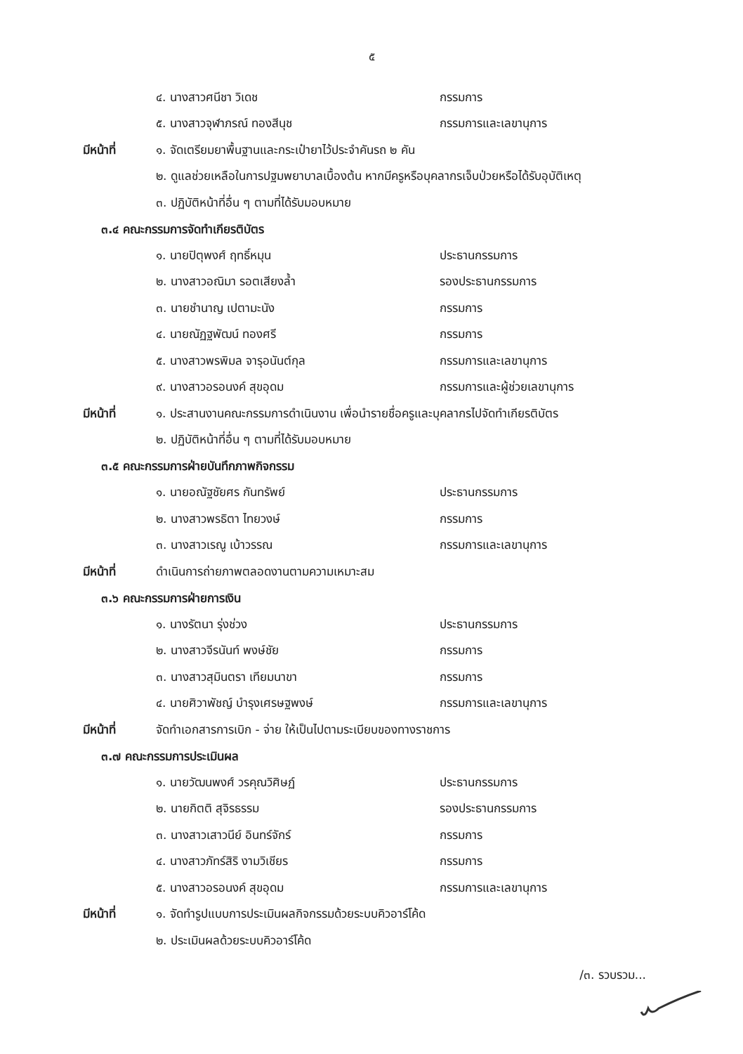๕
๔. นางสาวศนีชา วิเดช กรรมการ
๕. นางสาวจุฬาภรณ์ ทองสีนุช กรรมการและเลขานุการ
มีหน้าที่ ๑. จัดเตรียมยาพื้นฐานและกระเป๋ายาไว้ประจำคันรถ ๒ คัน
๒. ดูแลช่วยเหลือในการปฐมพยาบาลเบื้องต้น หากมีครูหรือบุคลากรเจ็บป่วยหรือได้รับอุบัติเหตุ
๓. ปฏิบัติหน้าที่อื่น ๆ ตามที่ได้รับมอบหมาย
๓.๔ คณะกรรมการจัดทำเกียรติบัตร
๑. นายปิตุพงศ์ ฤทธิ์หมุน ประธานกรรมการ
๒. นางสาวอณิมา รอตเสียงล้ำ รองประธานกรรมการ
๓. นายชำนาญ เปตามะนัง กรรมการ
๔. นายณัฏฐพัฒน์ ทองศรี กรรมการ
๕. นางสาวพรพิมล จารุอนันต์กุล กรรมการและเลขานุการ
๙. นางสาวอรอนงค์ สุขอุดม กรรมการและผู้ช่วยเลขานุการ
มีหน้าที่ ๑. ประสานงานคณะกรรมการดำเนินงาน เพื่อนำรายชื่อครูและบุคลากรไปจัดทำเกียรติบัตร
๒. ปฏิบัติหน้าที่อื่น ๆ ตามที่ได้รับมอบหมาย
๓.๕ คณะกรรมการฝ่ายบันทึกภาพกิจกรรม
๑. นายอณัฐชัยศร กันทรัพย์ ประธานกรรมการ
๒. นางสาวพรธิตา ไทยวงษ์ กรรมการ
๓. นางสาวเรณู เบ้าวรรณ กรรมการและเลขานุการ
มีหน้าที่ ดำเนินการถ่ายภาพตลอดงานตามความเหมาะสม
๓.๖ คณะกรรมการฝ่ายการเงิน
๑. นางรัตนา รุ่งช่วง ประธานกรรมการ
๒. นางสาวจีรนันท์ พงษ์ชัย กรรมการ
๓. นางสาวสุมินตรา เทียมนาขา กรรมการ
๔. นายศิวาพัชญ์ บำรุงเศรษฐพงษ์ กรรมการและเลขานุการ
มีหน้าที่ จัดทำเอกสารการเบิก - จ่าย ให้เป็นไปตามระเบียบของทางราชการ
๓.๗ คณะกรรมการประเมินผล
๑. นายวัฒนพงศ์ วรคุณวิศิษฏ์ ประธานกรรมการ
๒. นายกิตติ สุจิรธรรม รองประธานกรรมการ
๓. นางสาวเสาวนีย์ อินทร์จักร์ กรรมการ
๔. นางสาวภัทร์สิริ งามวิเชียร กรรมการ
๕. นางสาวอรอนงค์ สุขอุดม กรรมการและเลขานุการ
มีหน้าที่ ๑. จัดทำรูปแบบการประเมินผลกิจกรรมด้วยระบบคิวอาร์โค้ด
๒. ประเมินผลด้วยระบบคิวอาร์โค้ด
/๓. รวบรวม...